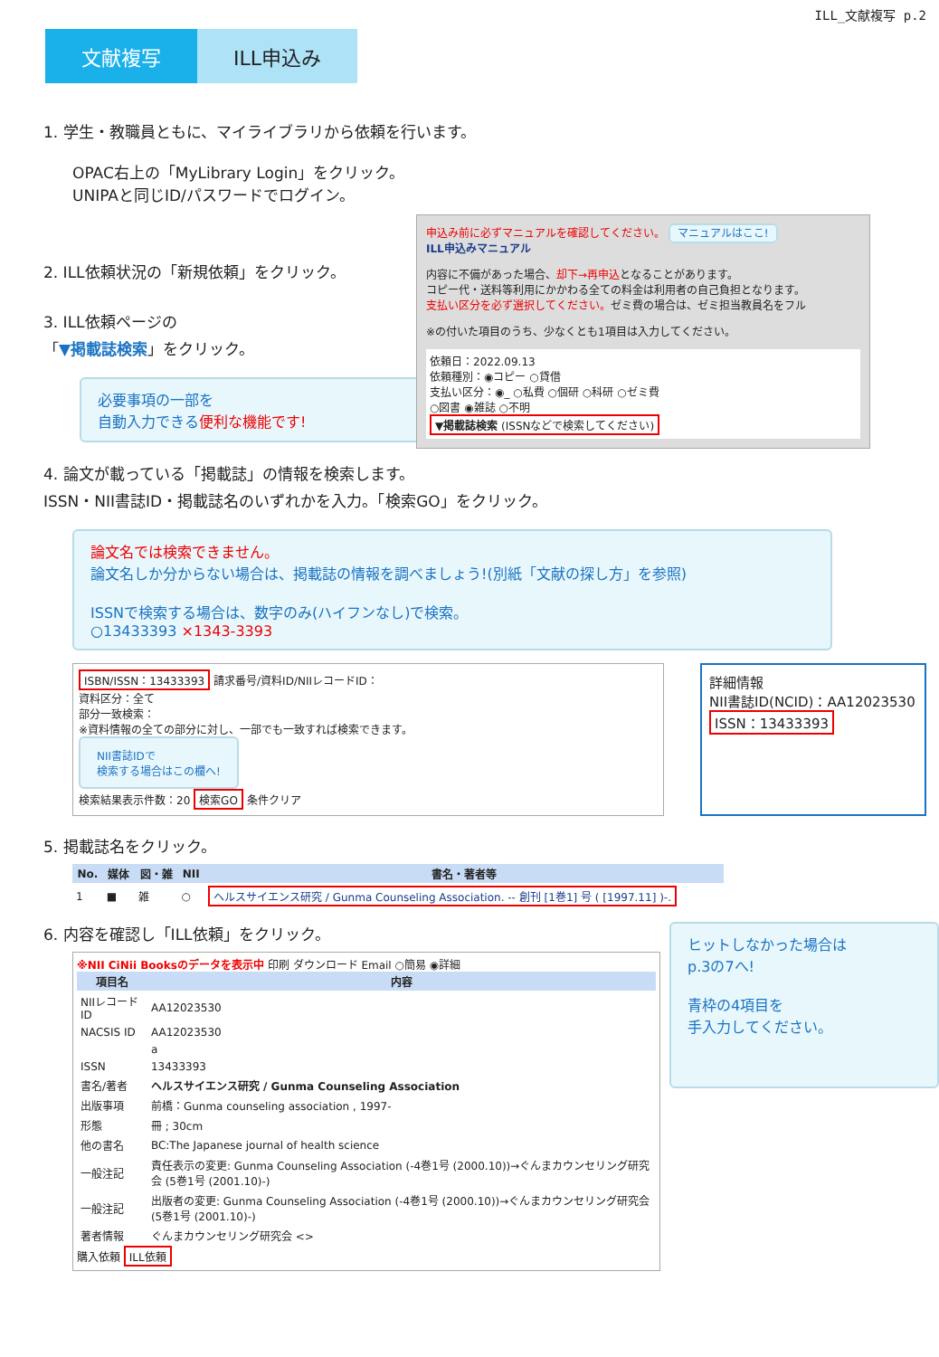ILL_文献複写 p.2
文献複写 ILL申込み
1. 学生・教職員ともに、マイライブラリから依頼を行います。
OPAC右上の「MyLibrary Login」をクリック。
UNIPAと同じID/パスワードでログイン。
2. ILL依頼状況の「新規依頼」をクリック。
3. ILL依頼ページの
「▼掲載誌検索」をクリック。
必要事項の一部を
自動入力できる便利な機能です!
申込み前に必ずマニュアルを確認してください。 マニュアルはここ!
ILL申込みマニュアル
内容に不備があった場合、却下→再申込となることがあります。
コピー代・送料等利用にかかわる全ての料金は利用者の自己負担となります。
支払い区分を必ず選択してください。ゼミ費の場合は、ゼミ担当教員名をフル
※の付いた項目のうち、少なくとも1項目は入力してください。
依頼日：2022.09.13
依頼種別：◉コピー ○貸借
支払い区分：◉_ ○私費 ○個研 ○科研 ○ゼミ費
○図書 ◉雑誌 ○不明
▼掲載誌検索 (ISSNなどで検索してください)
4. 論文が載っている「掲載誌」の情報を検索します。
ISSN・NII書誌ID・掲載誌名のいずれかを入力。「検索GO」をクリック。
論文名では検索できません。
論文名しか分からない場合は、掲載誌の情報を調べましょう!(別紙「文献の探し方」を参照)
ISSNで検索する場合は、数字のみ(ハイフンなし)で検索。
○13433393 ×1343-3393
ISBN/ISSN：13433393 請求番号/資料ID/NIIレコードID：
資料区分：全て
部分一致検索：
※資料情報の全ての部分に対し、一部でも一致すれば検索できます。
NII書誌IDで
検索する場合はこの欄へ!
検索結果表示件数：20 検索GO 条件クリア
詳細情報
NII書誌ID(NCID)：AA12023530
ISSN：13433393
5. 掲載誌名をクリック。
| No. | 媒体 | 図・雑 | NII | 書名・著者等 |
| --- | --- | --- | --- | --- |
| 1 | ■ | 雑 | ○ | ヘルスサイエンス研究 / Gunma Counseling Association. -- 創刊 [1巻1] 号 ( [1997.11] )-. |
6. 内容を確認し「ILL依頼」をクリック。
※NII CiNii Booksのデータを表示中 印刷 ダウンロード Email ○簡易 ◉詳細
| 項目名 | 内容 |
| --- | --- |
| NIIレコードID | AA12023530 |
| NACSIS ID | AA12023530 |
| | a |
| ISSN | 13433393 |
| 書名/著者 | ヘルスサイエンス研究 / Gunma Counseling Association |
| 出版事項 | 前橋：Gunma counseling association , 1997- |
| 形態 | 冊 ; 30cm |
| 他の書名 | BC:The Japanese journal of health science |
| 一般注記 | 責任表示の変更: Gunma Counseling Association (-4巻1号 (2000.10))→ぐんまカウンセリング研究会 (5巻1号 (2001.10)-) |
| 一般注記 | 出版者の変更: Gunma Counseling Association (-4巻1号 (2000.10))→ぐんまカウンセリング研究会 (5巻1号 (2001.10)-) |
| 著者情報 | ぐんまカウンセリング研究会 <> |
購入依頼 ILL依頼
ヒットしなかった場合は
p.3の7へ!
青枠の4項目を
手入力してください。